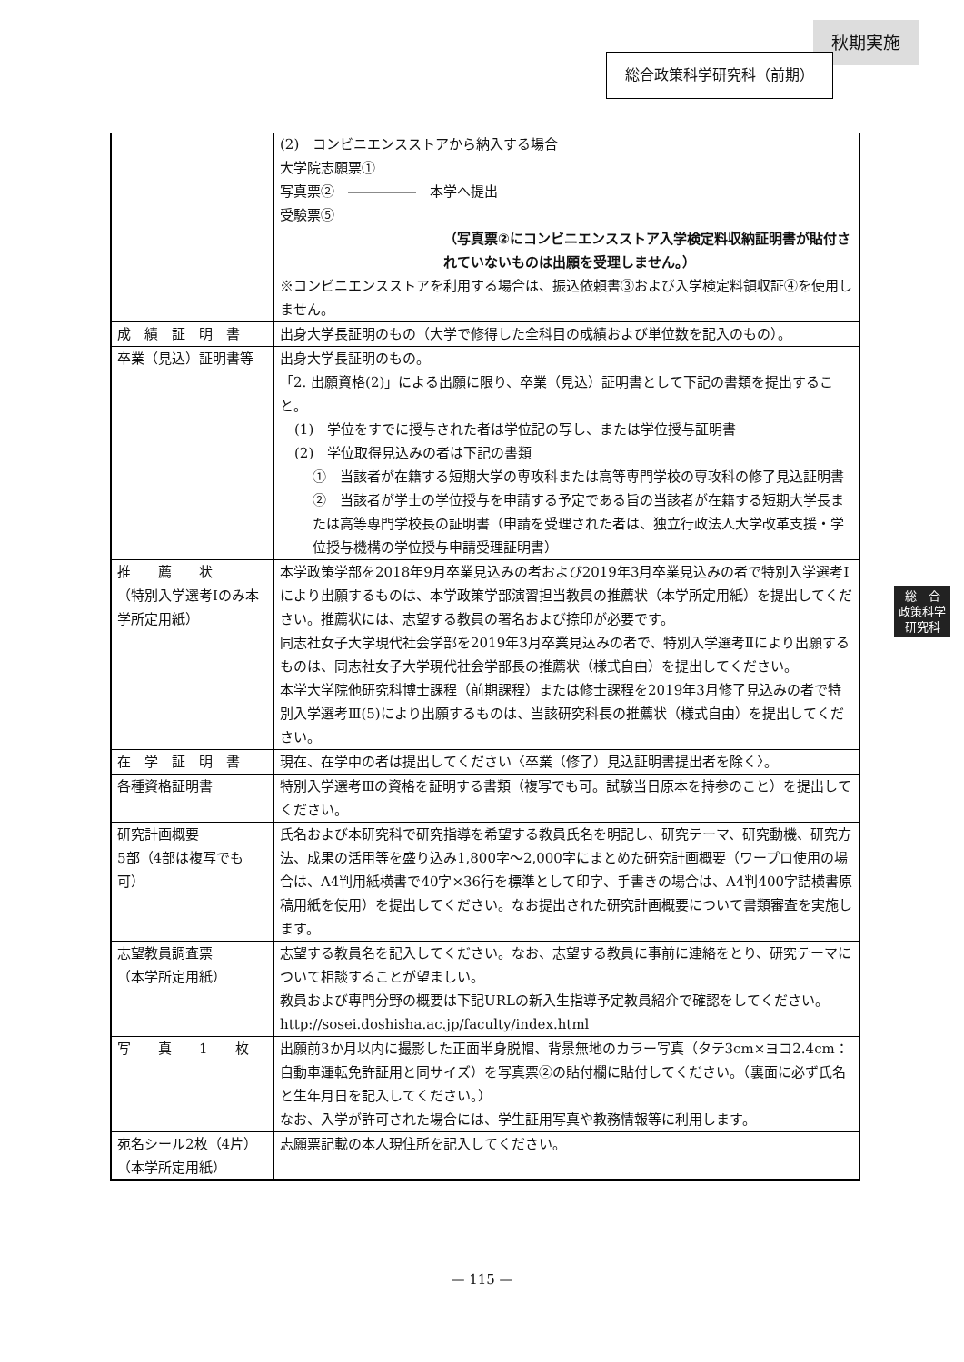秋期実施
総合政策科学研究科（前期）
| | (2) コンビニエンスストアから納入する場合 大学院志願票① 写真票② ――――― 本学へ提出 受験票⑤ （写真票②にコンビニエンスストア入学検定料収納証明書が貼付されていないものは出願を受理しません。） ※コンビニエンスストアを利用する場合は、振込依頼書③および入学検定料領収証④を使用しません。 |
| 成 績 証 明 書 | 出身大学長証明のもの（大学で修得した全科目の成績および単位数を記入のもの）。 |
| 卒業（見込）証明書等 | 出身大学長証明のもの。 「2. 出願資格(2)」による出願に限り、卒業（見込）証明書として下記の書類を提出すること。 (1) 学位をすでに授与された者は学位記の写し、または学位授与証明書 (2) 学位取得見込みの者は下記の書類 ① 当該者が在籍する短期大学の専攻科または高等専門学校の専攻科の修了見込証明書 ② 当該者が学士の学位授与を申請する予定である旨の当該者が在籍する短期大学長または高等専門学校長の証明書（申請を受理された者は、独立行政法人大学改革支援・学位授与機構の学位授与申請受理証明書） |
| 推 薦 状 （特別入学選考Ⅰのみ本学所定用紙） | 本学政策学部を2018年9月卒業見込みの者および2019年3月卒業見込みの者で特別入学選考Ⅰにより出願するものは、本学政策学部演習担当教員の推薦状（本学所定用紙）を提出してください。推薦状には、志望する教員の署名および捺印が必要です。 同志社女子大学現代社会学部を2019年3月卒業見込みの者で、特別入学選考Ⅱにより出願するものは、同志社女子大学現代社会学部長の推薦状（様式自由）を提出してください。 本学大学院他研究科博士課程（前期課程）または修士課程を2019年3月修了見込みの者で特別入学選考Ⅲ(5)により出願するものは、当該研究科長の推薦状（様式自由）を提出してください。 |
| 在 学 証 明 書 | 現在、在学中の者は提出してください〈卒業（修了）見込証明書提出者を除く〉。 |
| 各種資格証明書 | 特別入学選考Ⅲの資格を証明する書類（複写でも可。試験当日原本を持参のこと）を提出してください。 |
| 研究計画概要 5部（4部は複写でも可） | 氏名および本研究科で研究指導を希望する教員氏名を明記し、研究テーマ、研究動機、研究方法、成果の活用等を盛り込み1,800字～2,000字にまとめた研究計画概要（ワープロ使用の場合は、A4判用紙横書で40字×36行を標準として印字、手書きの場合は、A4判400字詰横書原稿用紙を使用）を提出してください。なお提出された研究計画概要について書類審査を実施します。 |
| 志望教員調査票 （本学所定用紙） | 志望する教員名を記入してください。なお、志望する教員に事前に連絡をとり、研究テーマについて相談することが望ましい。 教員および専門分野の概要は下記URLの新入生指導予定教員紹介で確認をしてください。 http://sosei.doshisha.ac.jp/faculty/index.html |
| 写 真 1 枚 | 出願前3か月以内に撮影した正面半身脱帽、背景無地のカラー写真（タテ3cm×ヨコ2.4cm：自動車運転免許証用と同サイズ）を写真票②の貼付欄に貼付してください。（裏面に必ず氏名と生年月日を記入してください。） なお、入学が許可された場合には、学生証用写真や教務情報等に利用します。 |
| 宛名シール2枚（4片） （本学所定用紙） | 志願票記載の本人現住所を記入してください。 |
総　合
政策科学
研究科
— 115 —